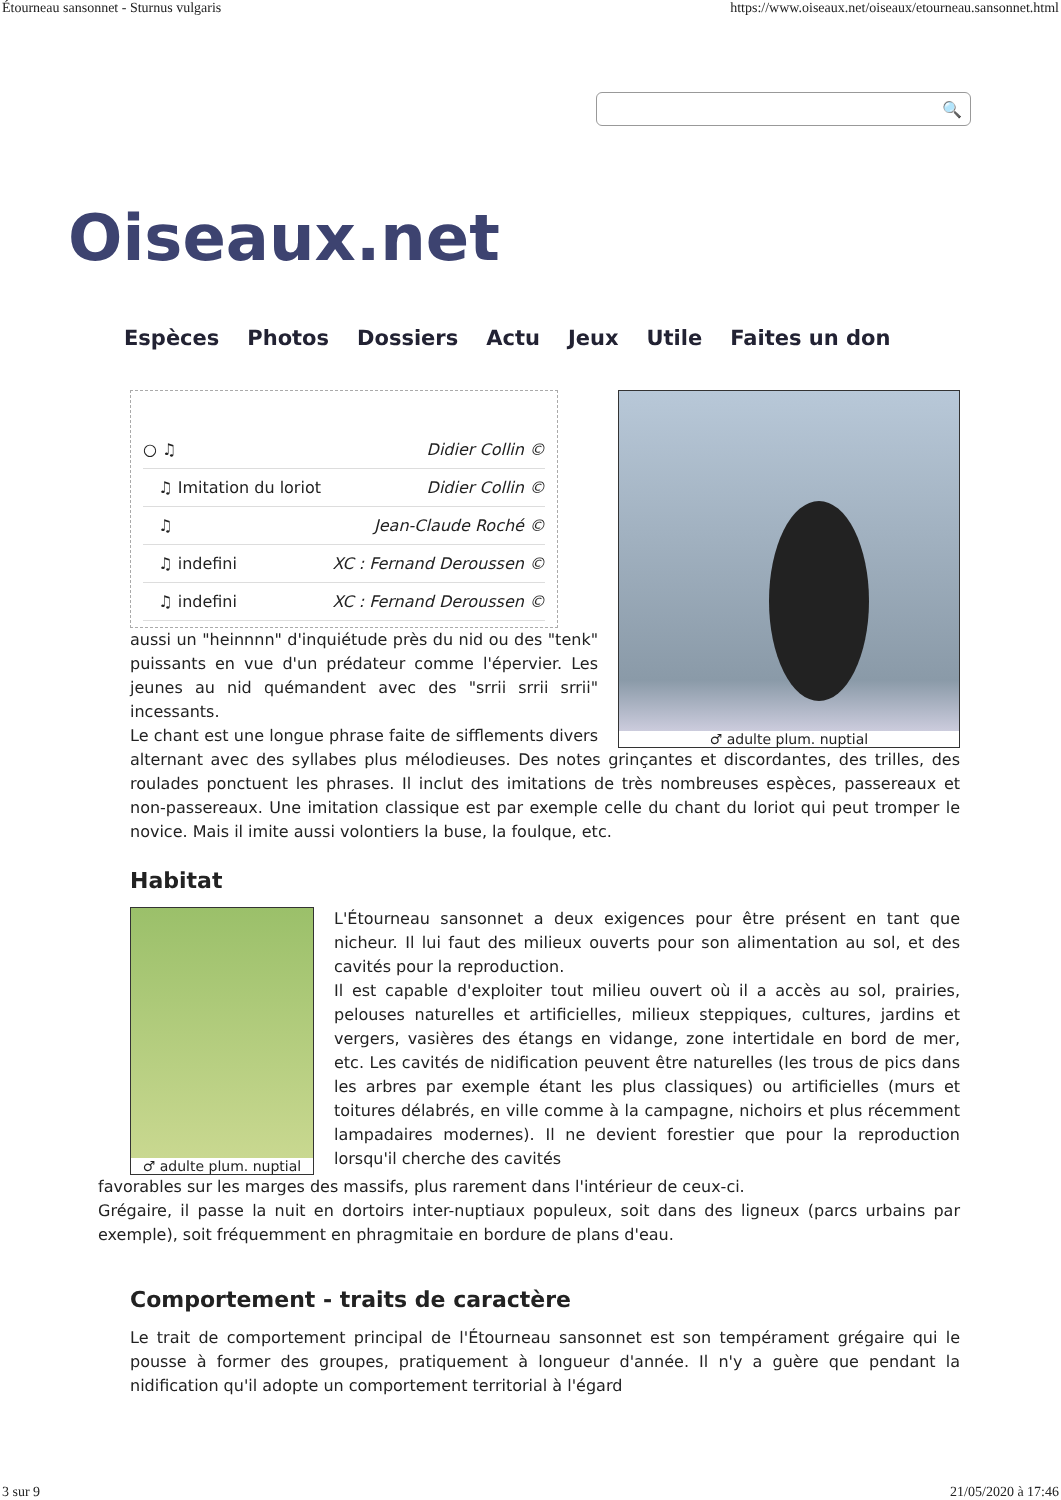Étourneau sansonnet - Sturnus vulgaris https://www.oiseaux.net/oiseaux/etourneau.sansonnet.html
Oiseaux.net
🔍
Espèces Photos Dossiers Actu Jeux Utile Faites un don
♂ adulte plum. nuptial
| ○ ♫ | Didier Collin © |
| ♫ Imitation du loriot | Didier Collin © |
| ♫ | Jean-Claude Roché © |
| ♫ indefini | XC : Fernand Deroussen © |
| ♫ indefini | XC : Fernand Deroussen © |
aussi un "heinnnn" d'inquiétude près du nid ou des "tenk" puissants en vue d'un prédateur comme l'épervier. Les jeunes au nid quémandent avec des "srrii srrii srrii" incessants.
Le chant est une longue phrase faite de sifflements divers alternant avec des syllabes plus mélodieuses. Des notes grinçantes et discordantes, des trilles, des roulades ponctuent les phrases. Il inclut des imitations de très nombreuses espèces, passereaux et non-passereaux. Une imitation classique est par exemple celle du chant du loriot qui peut tromper le novice. Mais il imite aussi volontiers la buse, la foulque, etc.
Habitat
♂ adulte plum. nuptial
L'Étourneau sansonnet a deux exigences pour être présent en tant que nicheur. Il lui faut des milieux ouverts pour son alimentation au sol, et des cavités pour la reproduction.
Il est capable d'exploiter tout milieu ouvert où il a accès au sol, prairies, pelouses naturelles et artificielles, milieux steppiques, cultures, jardins et vergers, vasières des étangs en vidange, zone intertidale en bord de mer, etc. Les cavités de nidification peuvent être naturelles (les trous de pics dans les arbres par exemple étant les plus classiques) ou artificielles (murs et toitures délabrés, en ville comme à la campagne, nichoirs et plus récemment lampadaires modernes). Il ne devient forestier que pour la reproduction lorsqu'il cherche des cavités
favorables sur les marges des massifs, plus rarement dans l'intérieur de ceux-ci.
Grégaire, il passe la nuit en dortoirs inter-nuptiaux populeux, soit dans des ligneux (parcs urbains par exemple), soit fréquemment en phragmitaie en bordure de plans d'eau.
Comportement - traits de caractère
Le trait de comportement principal de l'Étourneau sansonnet est son tempérament grégaire qui le pousse à former des groupes, pratiquement à longueur d'année. Il n'y a guère que pendant la nidification qu'il adopte un comportement territorial à l'égard
3 sur 9 21/05/2020 à 17:46